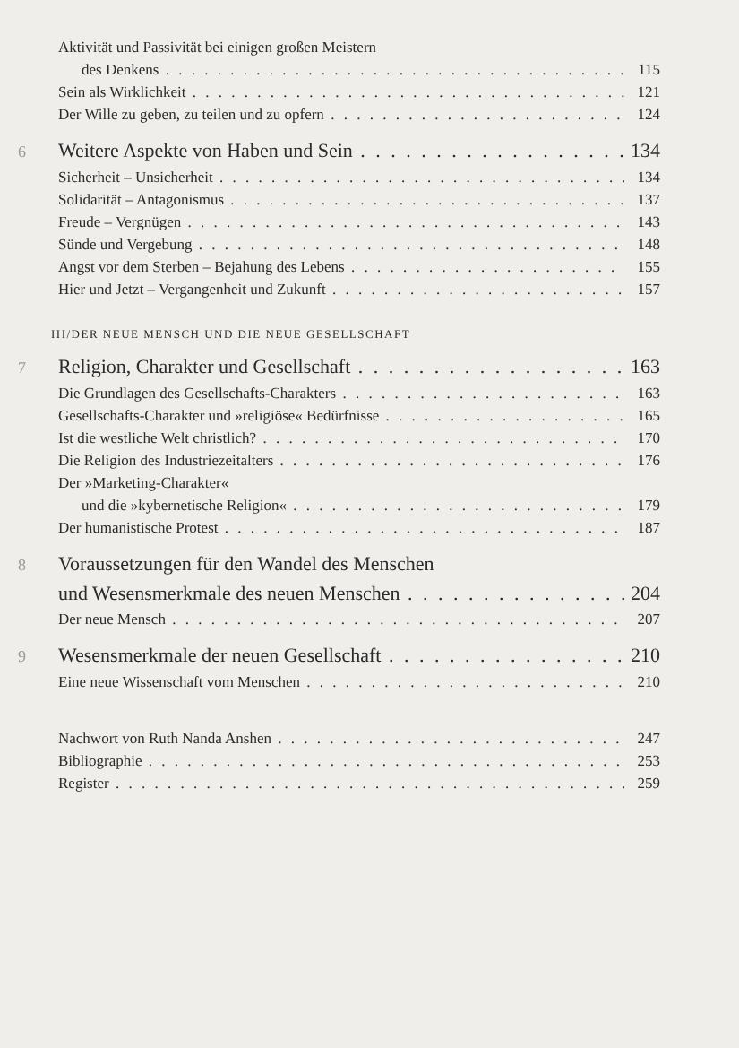Aktivität und Passivität bei einigen großen Meistern
des Denkens 115
Sein als Wirklichkeit 121
Der Wille zu geben, zu teilen und zu opfern 124
6 Weitere Aspekte von Haben und Sein 134
Sicherheit – Unsicherheit 134
Solidarität – Antagonismus 137
Freude – Vergnügen 143
Sünde und Vergebung 148
Angst vor dem Sterben – Bejahung des Lebens 155
Hier und Jetzt – Vergangenheit und Zukunft 157
III/DER NEUE MENSCH UND DIE NEUE GESELLSCHAFT
7 Religion, Charakter und Gesellschaft 163
Die Grundlagen des Gesellschafts-Charakters 163
Gesellschafts-Charakter und »religiöse« Bedürfnisse 165
Ist die westliche Welt christlich? 170
Die Religion des Industriezeitalters 176
Der »Marketing-Charakter«
und die »kybernetische Religion« 179
Der humanistische Protest 187
8 Voraussetzungen für den Wandel des Menschen
und Wesensmerkmale des neuen Menschen 204
Der neue Mensch 207
9 Wesensmerkmale der neuen Gesellschaft 210
Eine neue Wissenschaft vom Menschen 210
Nachwort von Ruth Nanda Anshen 247
Bibliographie 253
Register 259